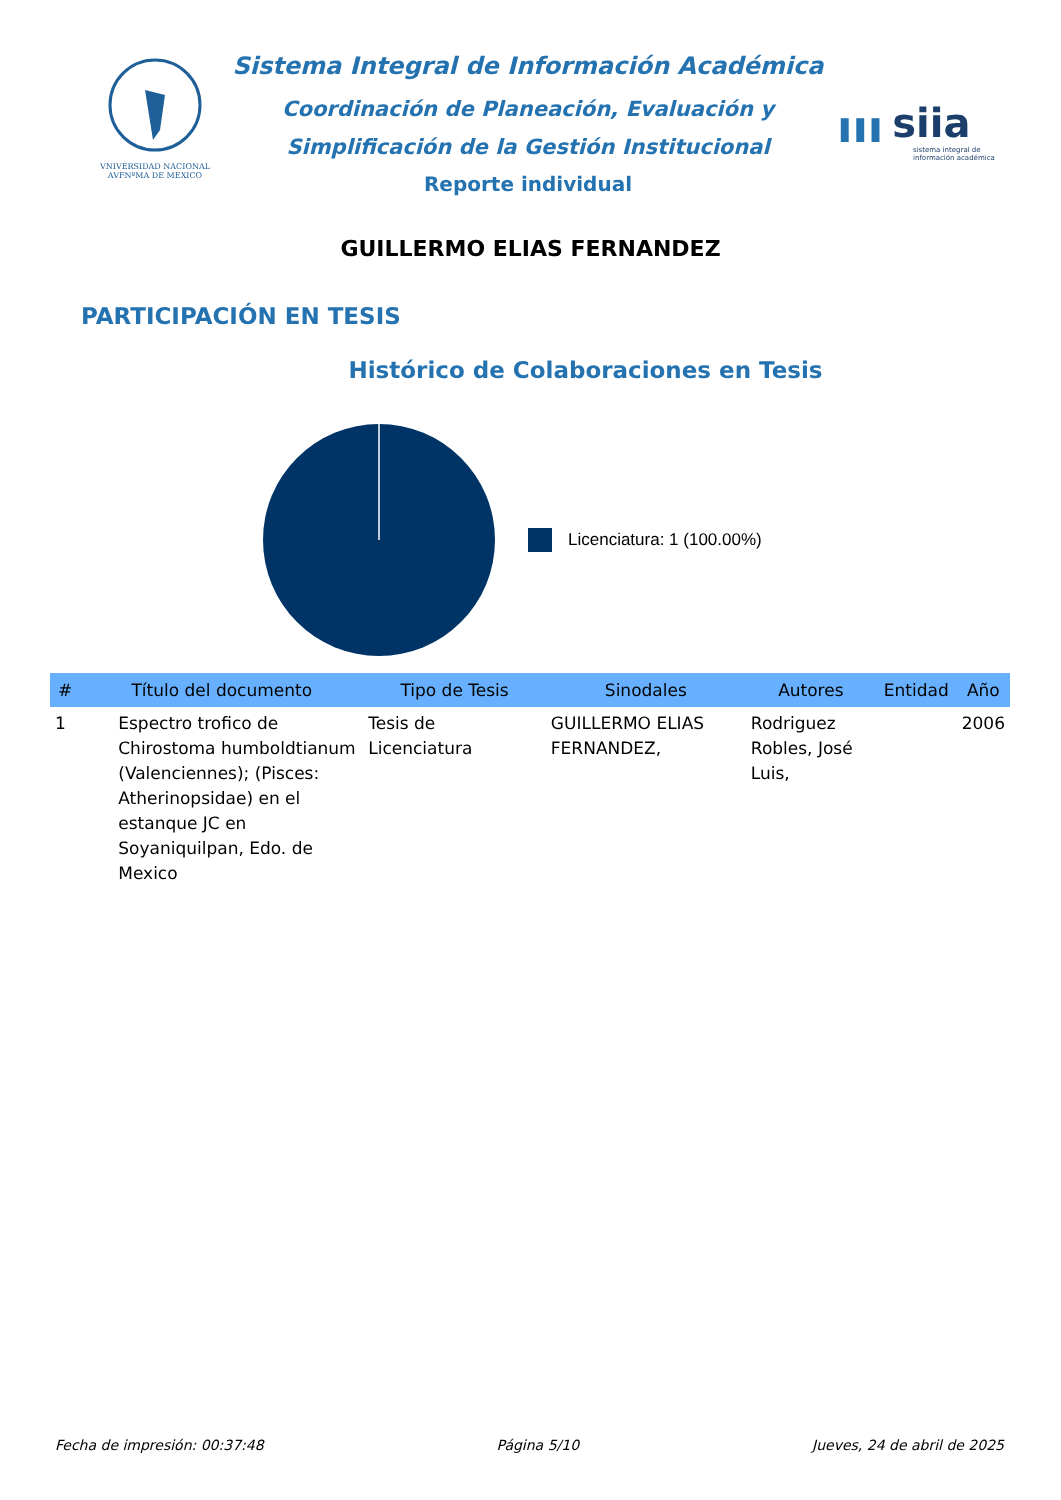VNIVERSIDAD NACIONAL AVFNºMA DE MEXICO
Sistema Integral de Información Académica
Coordinación de Planeación, Evaluación y
Simplificación de la Gestión Institucional
Reporte individual
▌▌▌ siia
sistema integral de información académica
GUILLERMO ELIAS FERNANDEZ
PARTICIPACIÓN EN TESIS
Histórico de Colaboraciones en Tesis
Licenciatura: 1 (100.00%)
| # | Título del documento | Tipo de Tesis | Sinodales | Autores | Entidad | Año |
| --- | --- | --- | --- | --- | --- | --- |
| 1 | Espectro trofico de Chirostoma humboldtianum (Valenciennes); (Pisces: Atherinopsidae) en el estanque JC en Soyaniquilpan, Edo. de Mexico | Tesis de Licenciatura | GUILLERMO ELIAS FERNANDEZ, | Rodriguez Robles, José Luis, | | 2006 |
Fecha de impresión: 00:37:48 Página 5/10 Jueves, 24 de abril de 2025